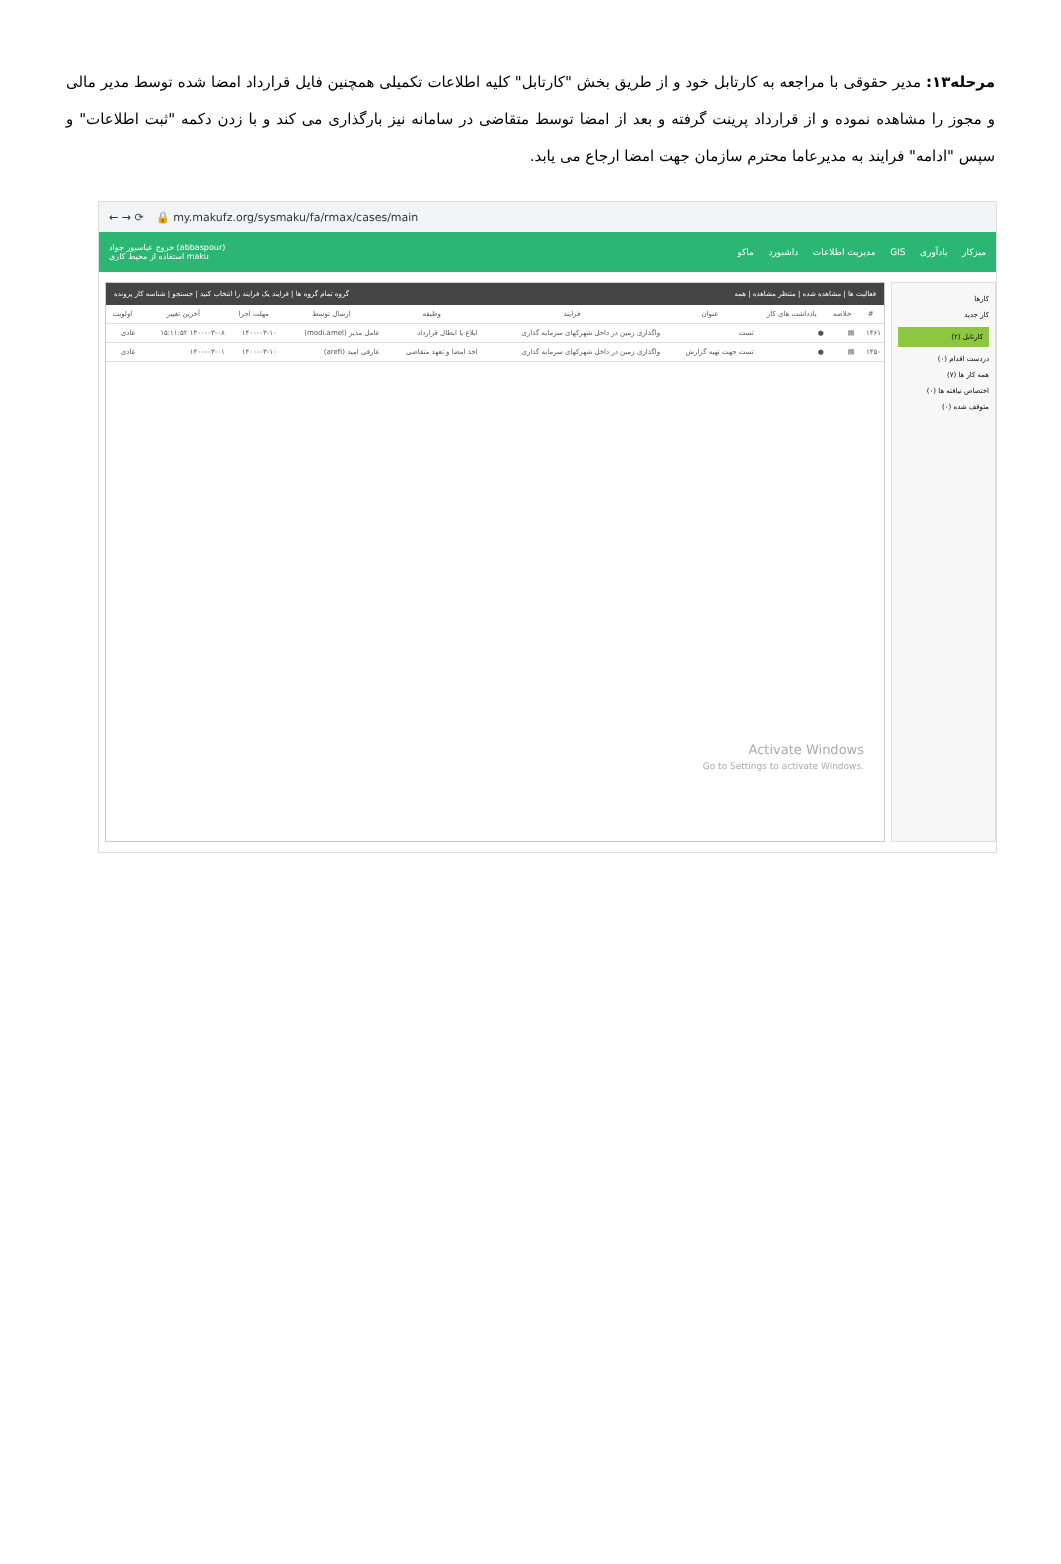مرحله۱۳: مدیر حقوقی با مراجعه به کارتابل خود و از طریق بخش "کارتابل" کلیه اطلاعات تکمیلی همچنین فایل قرارداد امضا شده توسط مدیر مالی و مجوز را مشاهده نموده و از قرارداد پرینت گرفته و بعد از امضا توسط متقاضی در سامانه نیز بارگذاری می کند و با زدن دکمه "ثبت اطلاعات" و سپس "ادامه" فرایند به مدیرعاما محترم سازمان جهت امضا ارجاع می یابد.
← → ⟳ 🔒 my.makufz.org/sysmaku/fa/rmax/cases/main
خروج عباسپور جواد (abbaspour)
استفاده از محیط کاری maku
میزکار یادآوری GIS مدیریت اطلاعات داشبورد ماکو
فعالیت ها | مشاهده شده | منتظر مشاهده | همه گروه تمام گروه ها | فرایند یک فرایند را انتخاب کنید | جستجو | شناسه کار پرونده
| # | خلاصه | یادداشت های کار | عنوان | فرایند | وظیفه | ارسال توسط | مهلت اجرا | آخرین تغییر | اولویت |
| --- | --- | --- | --- | --- | --- | --- | --- | --- | --- |
| ۱۴۶۱ | ▤ | ● | تست | واگذاری زمین در داخل شهرکهای سرمایه گذاری | ابلاغ یا ابطال قرارداد | عامل مدیر (modi.amel) | ۱۴۰۰-۰۳-۱۰ | ۱۴۰۰-۰۳-۰۸ ۱۵:۱۱:۵۲ | عادی |
| ۱۴۵۰ | ▤ | ● | تست جهت تهیه گزارش | واگذاری زمین در داخل شهرکهای سرمایه گذاری | اخذ امضا و تعهد متقاضی | عارفی امید (arefi) | ۱۴۰۰-۰۳-۱۰ | ۱۴۰۰-۰۳-۰۱ | عادی |
Activate Windows
Go to Settings to activate Windows.
کارها
کار جدید
کارتابل (۲)
دردست اقدام (۰)
همه کار ها (۷)
اختصاص نیافته ها (۰)
متوقف شده (۰)